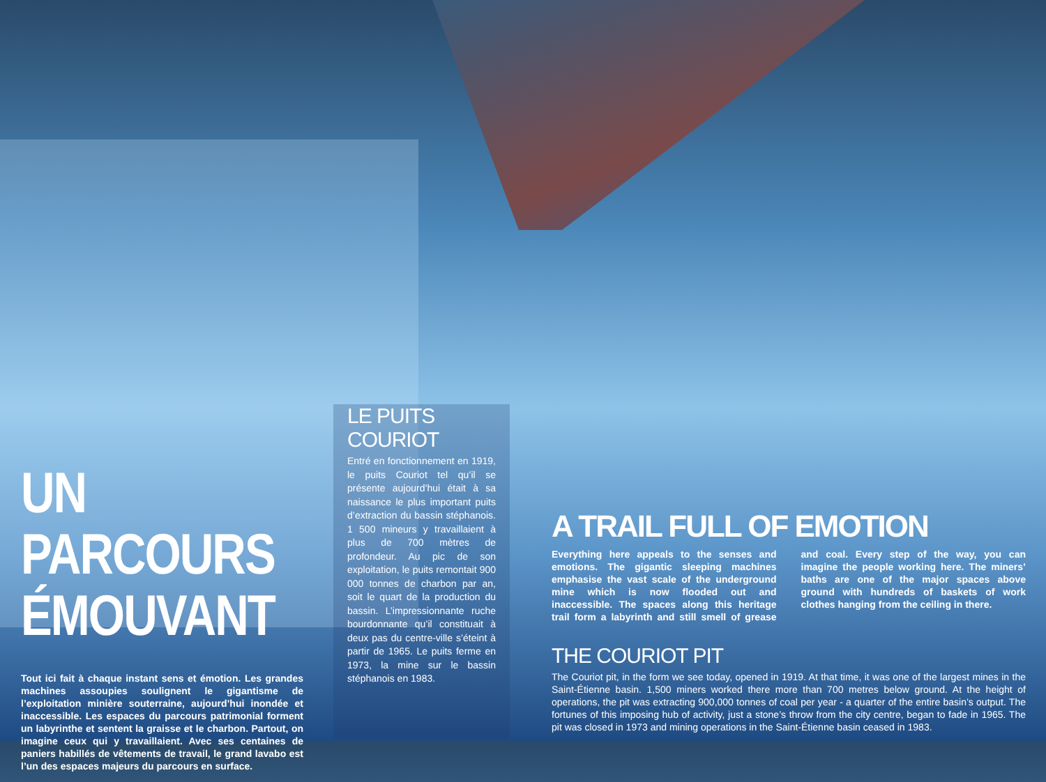UN PARCOURS ÉMOUVANT
Tout ici fait à chaque instant sens et émotion. Les grandes machines assoupies soulignent le gigantisme de l’exploitation minière souterraine, aujourd’hui inondée et inaccessible. Les espaces du parcours patrimonial forment un labyrinthe et sentent la graisse et le charbon. Partout, on imagine ceux qui y travaillaient. Avec ses centaines de paniers habillés de vêtements de travail, le grand lavabo est l’un des espaces majeurs du parcours en surface.
LE PUITS COURIOT
Entré en fonctionnement en 1919, le puits Couriot tel qu’il se présente aujourd’hui était à sa naissance le plus important puits d’extraction du bassin stéphanois. 1 500 mineurs y travaillaient à plus de 700 mètres de profondeur. Au pic de son exploitation, le puits remontait 900 000 tonnes de charbon par an, soit le quart de la production du bassin. L’impressionnante ruche bourdonnante qu’il constituait à deux pas du centre-ville s’éteint à partir de 1965. Le puits ferme en 1973, la mine sur le bassin stéphanois en 1983.
A TRAIL FULL OF EMOTION
Everything here appeals to the senses and emotions. The gigantic sleeping machines emphasise the vast scale of the underground mine which is now flooded out and inaccessible. The spaces along this heritage trail form a labyrinth and still smell of grease and coal. Every step of the way, you can imagine the people working here. The miners’ baths are one of the major spaces above ground with hundreds of baskets of work clothes hanging from the ceiling in there.
THE COURIOT PIT
The Couriot pit, in the form we see today, opened in 1919. At that time, it was one of the largest mines in the Saint-Étienne basin. 1,500 miners worked there more than 700 metres below ground. At the height of operations, the pit was extracting 900,000 tonnes of coal per year - a quarter of the entire basin’s output. The fortunes of this imposing hub of activity, just a stone’s throw from the city centre, began to fade in 1965. The pit was closed in 1973 and mining operations in the Saint-Étienne basin ceased in 1983.